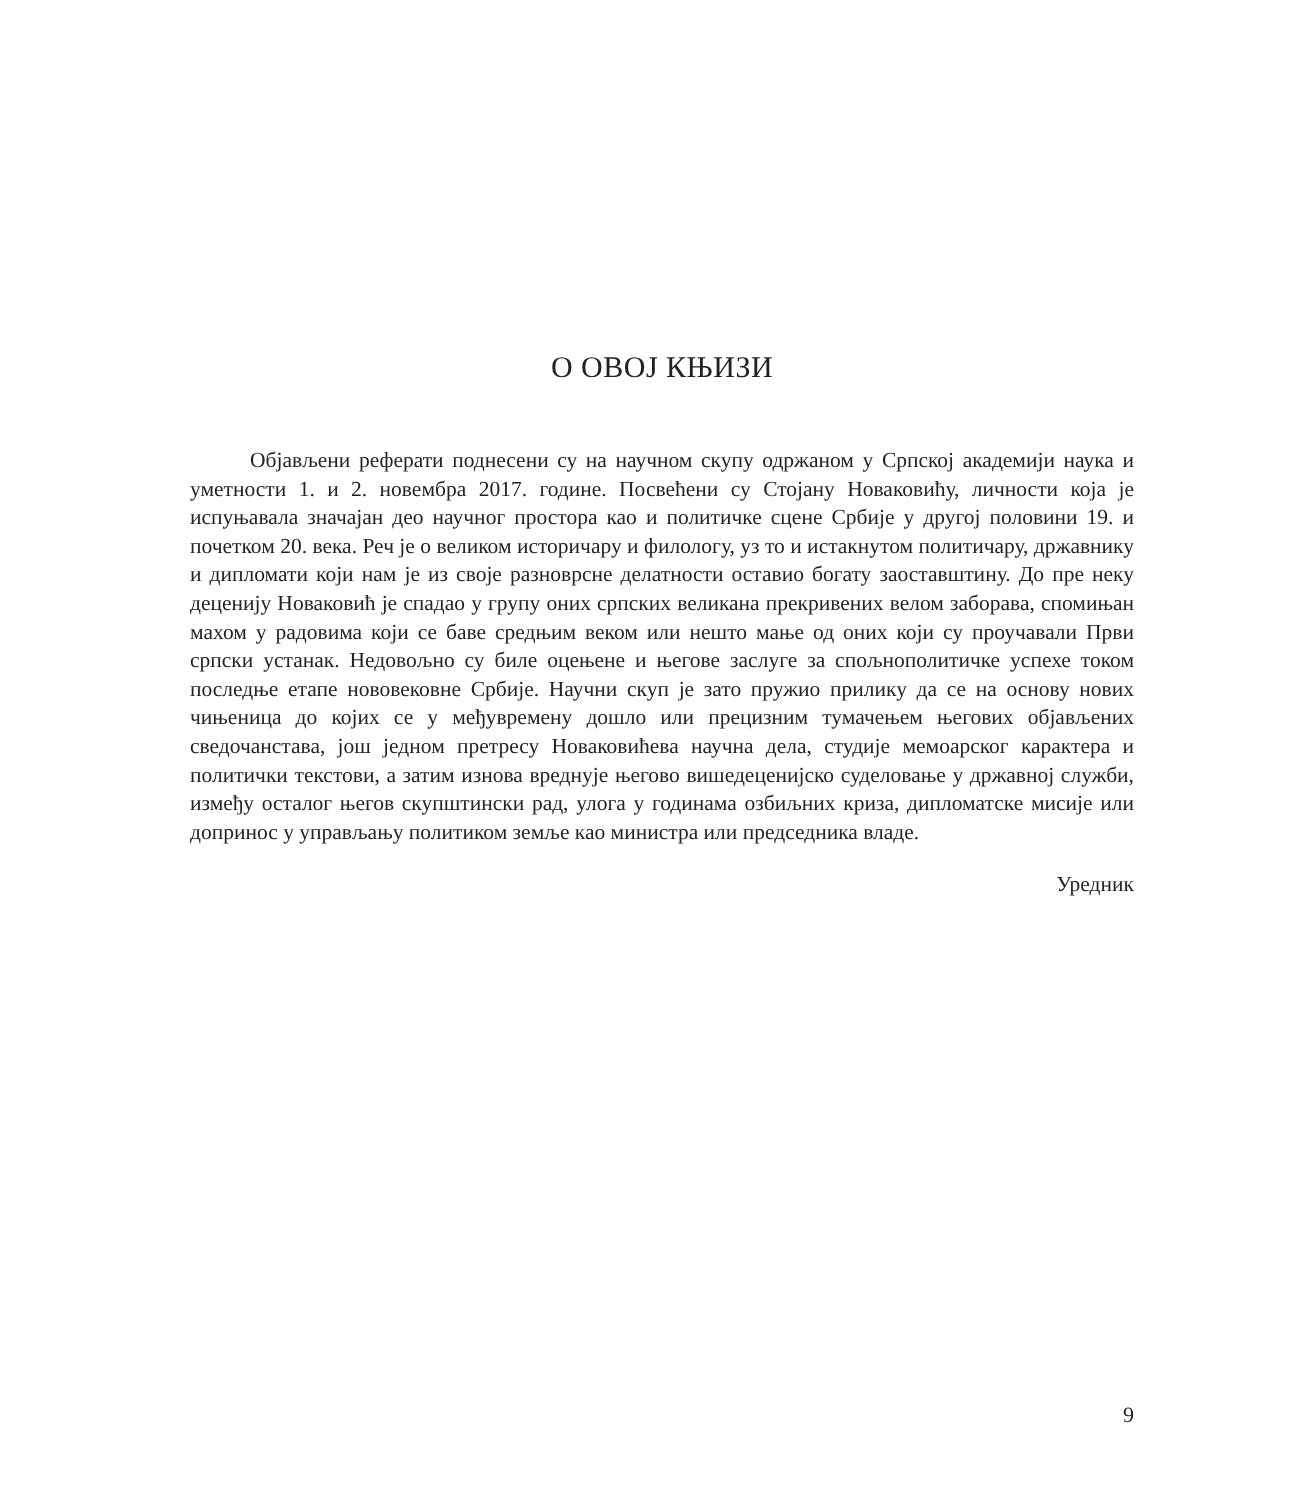О ОВОЈ КЊИЗИ
Објављени реферати поднесени су на научном скупу одржаном у Српској академији наука и уметности 1. и 2. новембра 2017. године. Посвећени су Стојану Новаковићу, личности која је испуњавала значајан део научног простора као и политичке сцене Србије у другој половини 19. и почетком 20. века. Реч је о великом историчару и филологу, уз то и истакнутом политичару, државнику и дипломати који нам је из своје разноврсне делатности оставио богату заоставштину. До пре неку деценију Новаковић је спадао у групу оних српских великана прекривених велом заборава, спомињан махом у радовима који се баве средњим веком или нешто мање од оних који су проучавали Први српски устанак. Недовољно су биле оцењене и његове заслуге за спољнополитичке успехе током последње етапе нововековне Србије. Научни скуп је зато пружио прилику да се на основу нових чињеница до којих се у међувремену дошло или прецизним тумачењем његових објављених сведочанстава, још једном претресу Новаковићева научна дела, студије мемоарског карактера и политички текстови, а затим изнова вреднује његово вишедеценијско суделовање у државној служби, између осталог његов скупштински рад, улога у годинама озбиљних криза, дипломатске мисије или допринос у управљању политиком земље као министра или председника владе.
Уредник
9